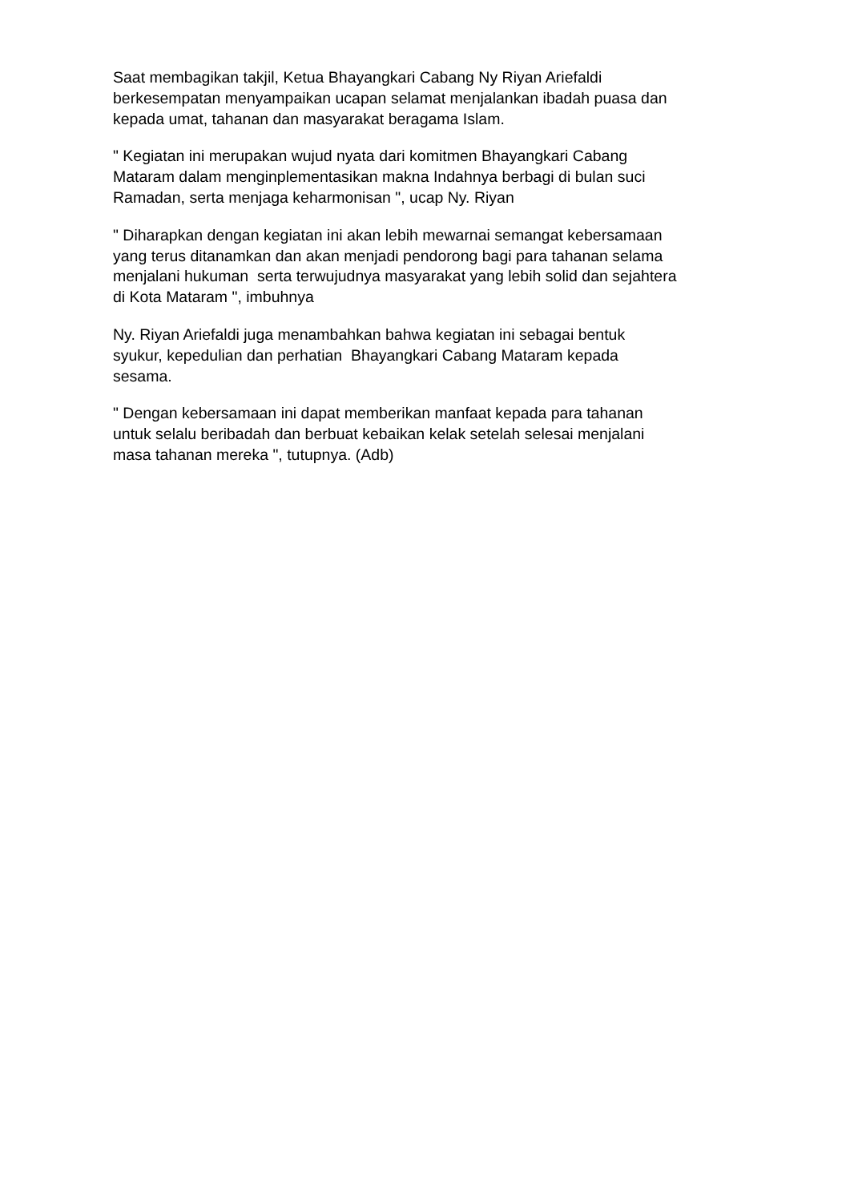Saat membagikan takjil, Ketua Bhayangkari Cabang Ny Riyan Ariefaldi berkesempatan menyampaikan ucapan selamat menjalankan ibadah puasa dan kepada umat, tahanan dan masyarakat beragama Islam.
" Kegiatan ini merupakan wujud nyata dari komitmen Bhayangkari Cabang Mataram dalam menginplementasikan makna Indahnya berbagi di bulan suci Ramadan, serta menjaga keharmonisan ", ucap Ny. Riyan
" Diharapkan dengan kegiatan ini akan lebih mewarnai semangat kebersamaan yang terus ditanamkan dan akan menjadi pendorong bagi para tahanan selama menjalani hukuman serta terwujudnya masyarakat yang lebih solid dan sejahtera di Kota Mataram ", imbuhnya
Ny. Riyan Ariefaldi juga menambahkan bahwa kegiatan ini sebagai bentuk syukur, kepedulian dan perhatian Bhayangkari Cabang Mataram kepada sesama.
" Dengan kebersamaan ini dapat memberikan manfaat kepada para tahanan untuk selalu beribadah dan berbuat kebaikan kelak setelah selesai menjalani masa tahanan mereka ", tutupnya. (Adb)